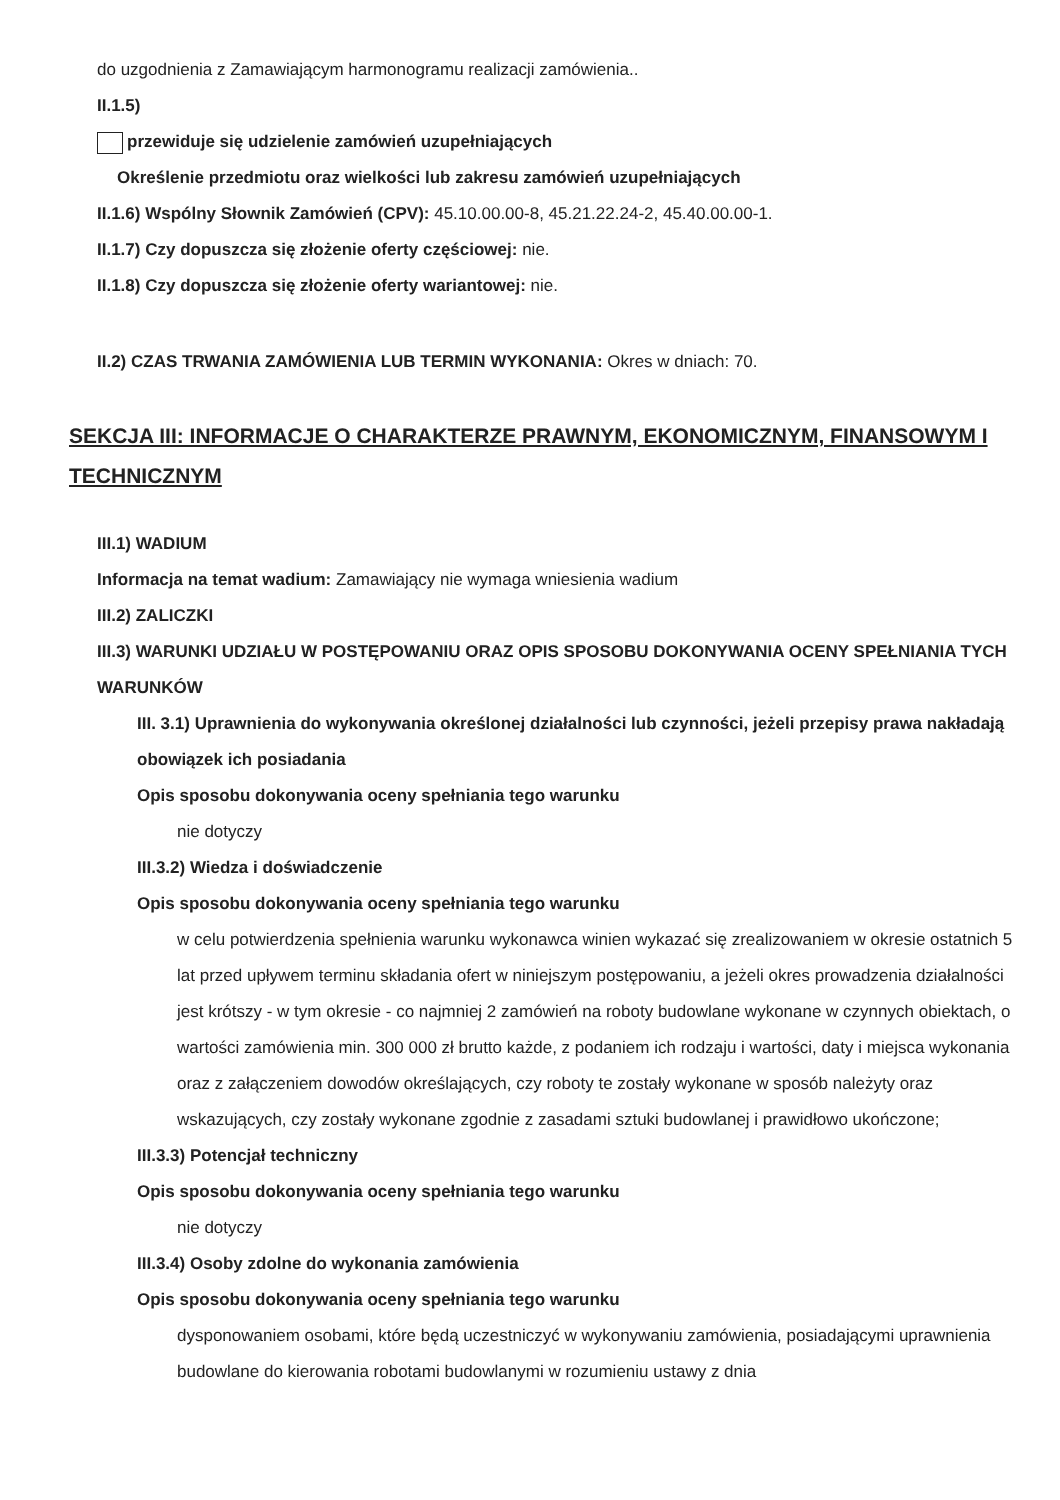do uzgodnienia z Zamawiającym harmonogramu realizacji zamówienia..
II.1.5)
przewiduje się udzielenie zamówień uzupełniających
Określenie przedmiotu oraz wielkości lub zakresu zamówień uzupełniających
II.1.6) Wspólny Słownik Zamówień (CPV): 45.10.00.00-8, 45.21.22.24-2, 45.40.00.00-1.
II.1.7) Czy dopuszcza się złożenie oferty częściowej: nie.
II.1.8) Czy dopuszcza się złożenie oferty wariantowej: nie.
II.2) CZAS TRWANIA ZAMÓWIENIA LUB TERMIN WYKONANIA: Okres w dniach: 70.
SEKCJA III: INFORMACJE O CHARAKTERZE PRAWNYM, EKONOMICZNYM, FINANSOWYM I TECHNICZNYM
III.1) WADIUM
Informacja na temat wadium: Zamawiający nie wymaga wniesienia wadium
III.2) ZALICZKI
III.3) WARUNKI UDZIAŁU W POSTĘPOWANIU ORAZ OPIS SPOSOBU DOKONYWANIA OCENY SPEŁNIANIA TYCH WARUNKÓW
III. 3.1) Uprawnienia do wykonywania określonej działalności lub czynności, jeżeli przepisy prawa nakładają obowiązek ich posiadania
Opis sposobu dokonywania oceny spełniania tego warunku
nie dotyczy
III.3.2) Wiedza i doświadczenie
Opis sposobu dokonywania oceny spełniania tego warunku
w celu potwierdzenia spełnienia warunku wykonawca winien wykazać się zrealizowaniem w okresie ostatnich 5 lat przed upływem terminu składania ofert w niniejszym postępowaniu, a jeżeli okres prowadzenia działalności jest krótszy - w tym okresie - co najmniej 2 zamówień na roboty budowlane wykonane w czynnych obiektach, o wartości zamówienia min. 300 000 zł brutto każde, z podaniem ich rodzaju i wartości, daty i miejsca wykonania oraz z załączeniem dowodów określających, czy roboty te zostały wykonane w sposób należyty oraz wskazujących, czy zostały wykonane zgodnie z zasadami sztuki budowlanej i prawidłowo ukończone;
III.3.3) Potencjał techniczny
Opis sposobu dokonywania oceny spełniania tego warunku
nie dotyczy
III.3.4) Osoby zdolne do wykonania zamówienia
Opis sposobu dokonywania oceny spełniania tego warunku
dysponowaniem osobami, które będą uczestniczyć w wykonywaniu zamówienia, posiadającymi uprawnienia budowlane do kierowania robotami budowlanymi w rozumieniu ustawy z dnia